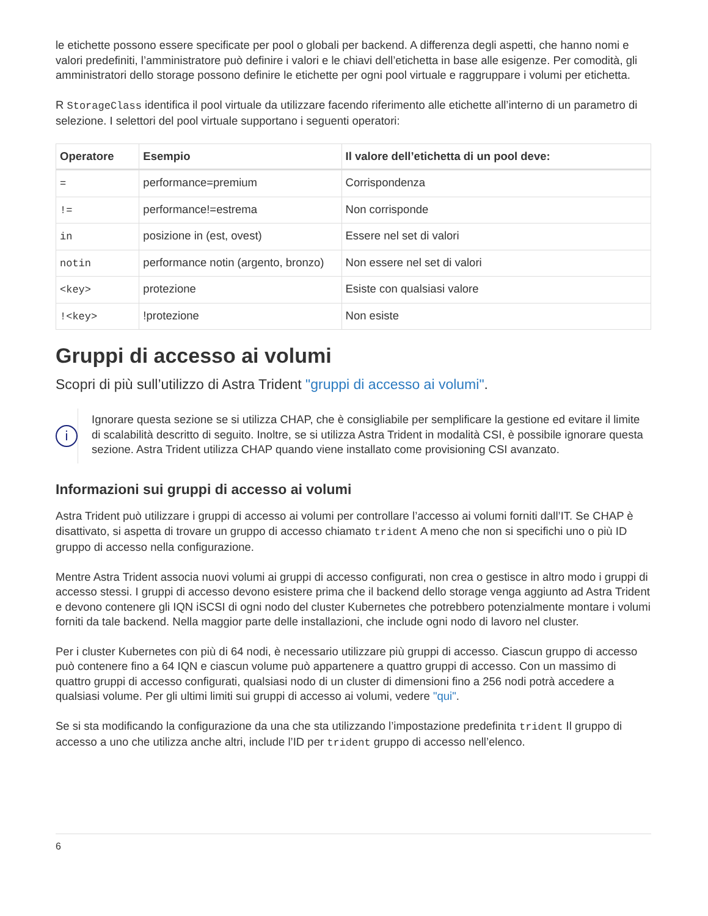le etichette possono essere specificate per pool o globali per backend. A differenza degli aspetti, che hanno nomi e valori predefiniti, l’amministratore può definire i valori e le chiavi dell’etichetta in base alle esigenze. Per comodità, gli amministratori dello storage possono definire le etichette per ogni pool virtuale e raggruppare i volumi per etichetta.
R StorageClass identifica il pool virtuale da utilizzare facendo riferimento alle etichette all’interno di un parametro di selezione. I selettori del pool virtuale supportano i seguenti operatori:
| Operatore | Esempio | Il valore dell’etichetta di un pool deve: |
| --- | --- | --- |
| = | performance=premium | Corrispondenza |
| != | performance!=estrema | Non corrisponde |
| in | posizione in (est, ovest) | Essere nel set di valori |
| notin | performance notin (argento, bronzo) | Non essere nel set di valori |
| <key> | protezione | Esiste con qualsiasi valore |
| !<key> | !protezione | Non esiste |
Gruppi di accesso ai volumi
Scopri di più sull’utilizzo di Astra Trident "gruppi di accesso ai volumi".
i
Ignorare questa sezione se si utilizza CHAP, che è consigliabile per semplificare la gestione ed evitare il limite di scalabilità descritto di seguito. Inoltre, se si utilizza Astra Trident in modalità CSI, è possibile ignorare questa sezione. Astra Trident utilizza CHAP quando viene installato come provisioning CSI avanzato.
Informazioni sui gruppi di accesso ai volumi
Astra Trident può utilizzare i gruppi di accesso ai volumi per controllare l’accesso ai volumi forniti dall’IT. Se CHAP è disattivato, si aspetta di trovare un gruppo di accesso chiamato trident A meno che non si specifichi uno o più ID gruppo di accesso nella configurazione.
Mentre Astra Trident associa nuovi volumi ai gruppi di accesso configurati, non crea o gestisce in altro modo i gruppi di accesso stessi. I gruppi di accesso devono esistere prima che il backend dello storage venga aggiunto ad Astra Trident e devono contenere gli IQN iSCSI di ogni nodo del cluster Kubernetes che potrebbero potenzialmente montare i volumi forniti da tale backend. Nella maggior parte delle installazioni, che include ogni nodo di lavoro nel cluster.
Per i cluster Kubernetes con più di 64 nodi, è necessario utilizzare più gruppi di accesso. Ciascun gruppo di accesso può contenere fino a 64 IQN e ciascun volume può appartenere a quattro gruppi di accesso. Con un massimo di quattro gruppi di accesso configurati, qualsiasi nodo di un cluster di dimensioni fino a 256 nodi potrà accedere a qualsiasi volume. Per gli ultimi limiti sui gruppi di accesso ai volumi, vedere "qui".
Se si sta modificando la configurazione da una che sta utilizzando l’impostazione predefinita trident Il gruppo di accesso a uno che utilizza anche altri, include l’ID per trident gruppo di accesso nell’elenco.
6